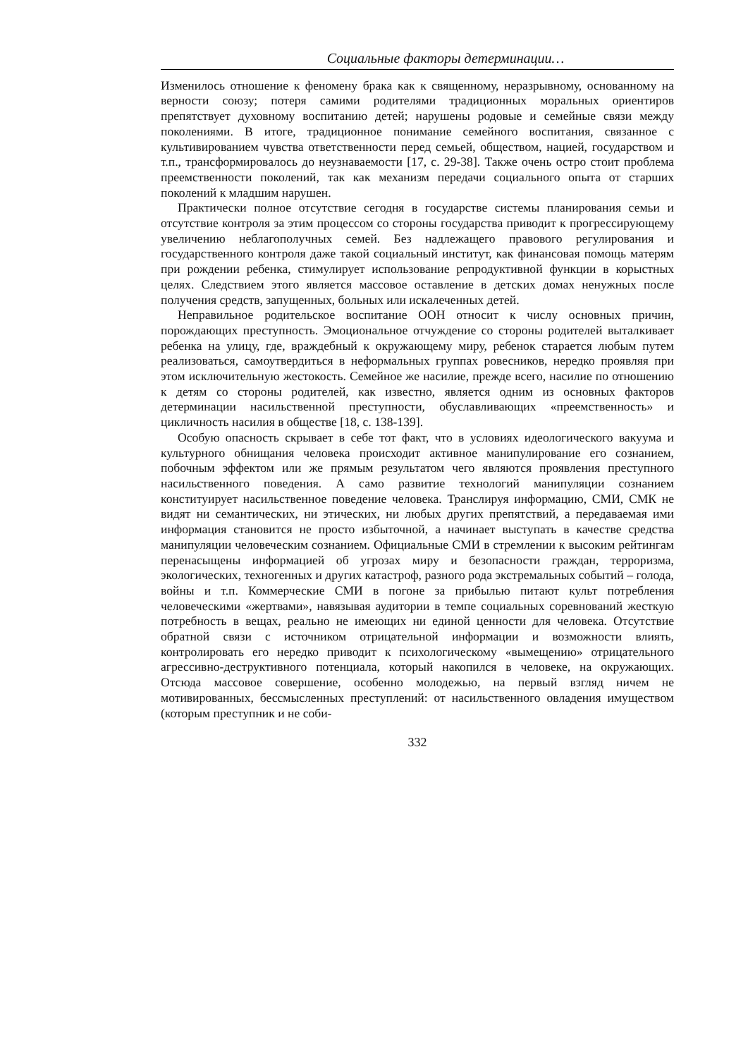Социальные факторы детерминации…
Изменилось отношение к феномену брака как к священному, неразрывному, основанному на верности союзу; потеря самими родителями традиционных моральных ориентиров препятствует духовному воспитанию детей; нарушены родовые и семейные связи между поколениями. В итоге, традиционное понимание семейного воспитания, связанное с культивированием чувства ответственности перед семьей, обществом, нацией, государством и т.п., трансформировалось до неузнаваемости [17, с. 29-38]. Также очень остро стоит проблема преемственности поколений, так как механизм передачи социального опыта от старших поколений к младшим нарушен.
Практически полное отсутствие сегодня в государстве системы планирования семьи и отсутствие контроля за этим процессом со стороны государства приводит к прогрессирующему увеличению неблагополучных семей. Без надлежащего правового регулирования и государственного контроля даже такой социальный институт, как финансовая помощь матерям при рождении ребенка, стимулирует использование репродуктивной функции в корыстных целях. Следствием этого является массовое оставление в детских домах ненужных после получения средств, запущенных, больных или искалеченных детей.
Неправильное родительское воспитание ООН относит к числу основных причин, порождающих преступность. Эмоциональное отчуждение со стороны родителей выталкивает ребенка на улицу, где, враждебный к окружающему миру, ребенок старается любым путем реализоваться, самоутвердиться в неформальных группах ровесников, нередко проявляя при этом исключительную жестокость. Семейное же насилие, прежде всего, насилие по отношению к детям со стороны родителей, как известно, является одним из основных факторов детерминации насильственной преступности, обуславливающих «преемственность» и цикличность насилия в обществе [18, с. 138-139].
Особую опасность скрывает в себе тот факт, что в условиях идеологического вакуума и культурного обнищания человека происходит активное манипулирование его сознанием, побочным эффектом или же прямым результатом чего являются проявления преступного насильственного поведения. А само развитие технологий манипуляции сознанием конституирует насильственное поведение человека. Транслируя информацию, СМИ, СМК не видят ни семантических, ни этических, ни любых других препятствий, а передаваемая ими информация становится не просто избыточной, а начинает выступать в качестве средства манипуляции человеческим сознанием. Официальные СМИ в стремлении к высоким рейтингам перенасыщены информацией об угрозах миру и безопасности граждан, терроризма, экологических, техногенных и других катастроф, разного рода экстремальных событий – голода, войны и т.п. Коммерческие СМИ в погоне за прибылью питают культ потребления человеческими «жертвами», навязывая аудитории в темпе социальных соревнований жесткую потребность в вещах, реально не имеющих ни единой ценности для человека. Отсутствие обратной связи с источником отрицательной информации и возможности влиять, контролировать его нередко приводит к психологическому «вымещению» отрицательного агрессивно-деструктивного потенциала, который накопился в человеке, на окружающих. Отсюда массовое совершение, особенно молодежью, на первый взгляд ничем не мотивированных, бессмысленных преступлений: от насильственного овладения имуществом (которым преступник и не соби-
332